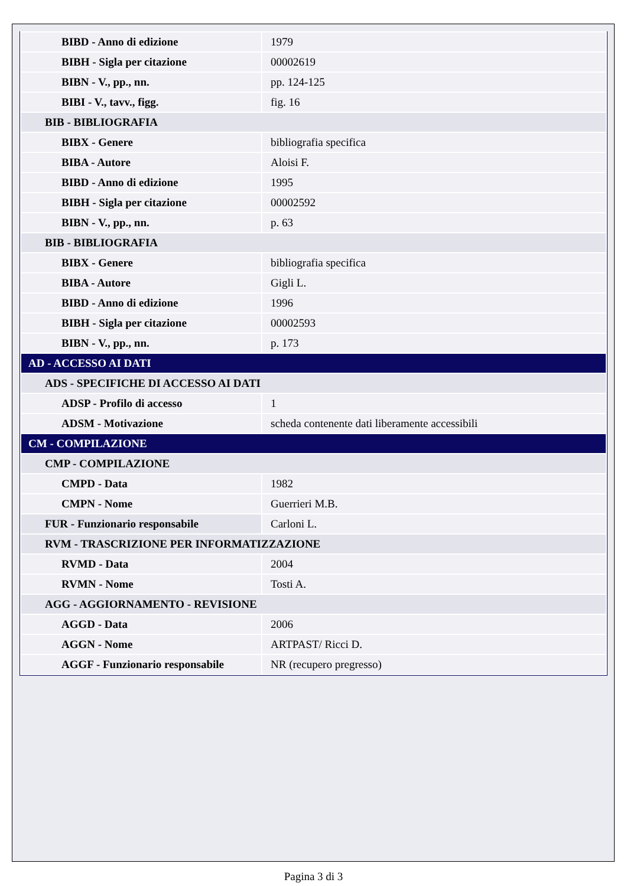| BIBD - Anno di edizione | 1979 |
| BIBH - Sigla per citazione | 00002619 |
| BIBN - V., pp., nn. | pp. 124-125 |
| BIBI - V., tavv., figg. | fig. 16 |
| BIB - BIBLIOGRAFIA | |
| BIBX - Genere | bibliografia specifica |
| BIBA - Autore | Aloisi F. |
| BIBD - Anno di edizione | 1995 |
| BIBH - Sigla per citazione | 00002592 |
| BIBN - V., pp., nn. | p. 63 |
| BIB - BIBLIOGRAFIA | |
| BIBX - Genere | bibliografia specifica |
| BIBA - Autore | Gigli L. |
| BIBD - Anno di edizione | 1996 |
| BIBH - Sigla per citazione | 00002593 |
| BIBN - V., pp., nn. | p. 173 |
| AD - ACCESSO AI DATI | |
| ADS - SPECIFICHE DI ACCESSO AI DATI | |
| ADSP - Profilo di accesso | 1 |
| ADSM - Motivazione | scheda contenente dati liberamente accessibili |
| CM - COMPILAZIONE | |
| CMP - COMPILAZIONE | |
| CMPD - Data | 1982 |
| CMPN - Nome | Guerrieri M.B. |
| FUR - Funzionario responsabile | Carloni L. |
| RVM - TRASCRIZIONE PER INFORMATIZZAZIONE | |
| RVMD - Data | 2004 |
| RVMN - Nome | Tosti A. |
| AGG - AGGIORNAMENTO - REVISIONE | |
| AGGD - Data | 2006 |
| AGGN - Nome | ARTPAST/ Ricci D. |
| AGGF - Funzionario responsabile | NR (recupero pregresso) |
Pagina 3 di 3